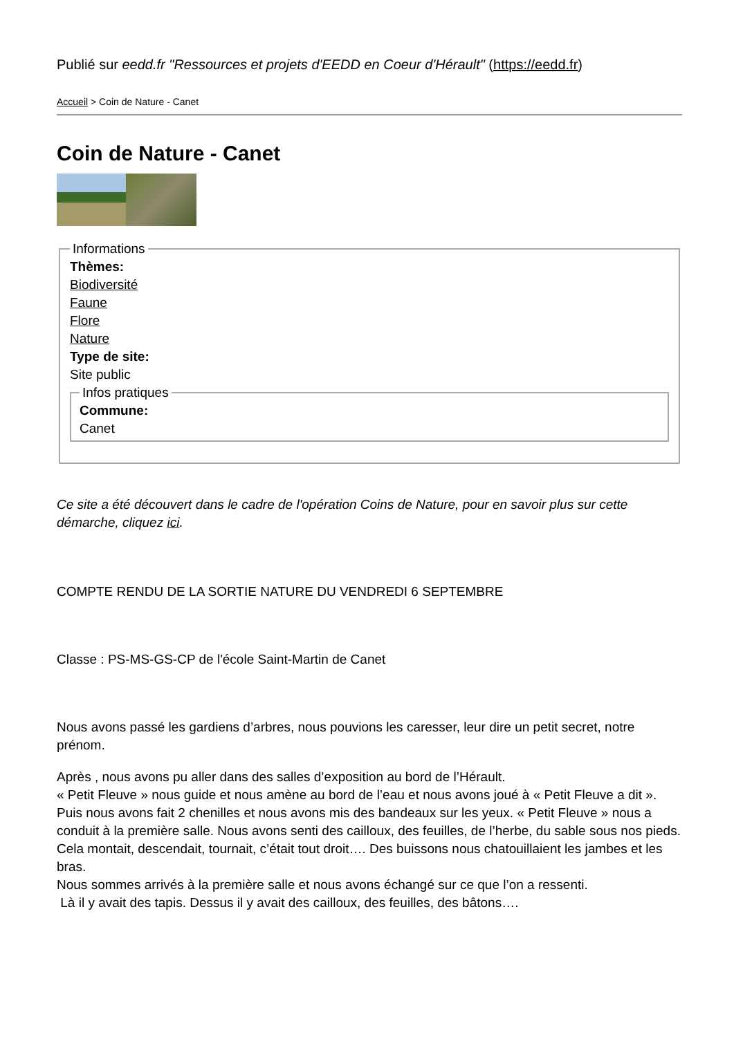Publié sur eedd.fr "Ressources et projets d'EEDD en Coeur d'Hérault" (https://eedd.fr)
Accueil > Coin de Nature - Canet
Coin de Nature - Canet
Informations Thèmes:
Biodiversité
Faune
Flore
Nature
Type de site:
Site public Infos pratiques Commune:
Canet
Ce site a été découvert dans le cadre de l'opération Coins de Nature, pour en savoir plus sur cette démarche, cliquez ici.
COMPTE RENDU DE LA SORTIE NATURE DU VENDREDI 6 SEPTEMBRE
Classe : PS-MS-GS-CP de l'école Saint-Martin de Canet
Nous avons passé les gardiens d’arbres, nous pouvions les caresser, leur dire un petit secret, notre prénom.
Après , nous avons pu aller dans des salles d’exposition au bord de l’Hérault.
« Petit Fleuve » nous guide et nous amène au bord de l’eau et nous avons joué à « Petit Fleuve a dit ».
Puis nous avons fait 2 chenilles et nous avons mis des bandeaux sur les yeux. « Petit Fleuve » nous a conduit à la première salle. Nous avons senti des cailloux, des feuilles, de l’herbe, du sable sous nos pieds. Cela montait, descendait, tournait, c’était tout droit…. Des buissons nous chatouillaient les jambes et les bras.
Nous sommes arrivés à la première salle et nous avons échangé sur ce que l’on a ressenti.
Là il y avait des tapis. Dessus il y avait des cailloux, des feuilles, des bâtons….